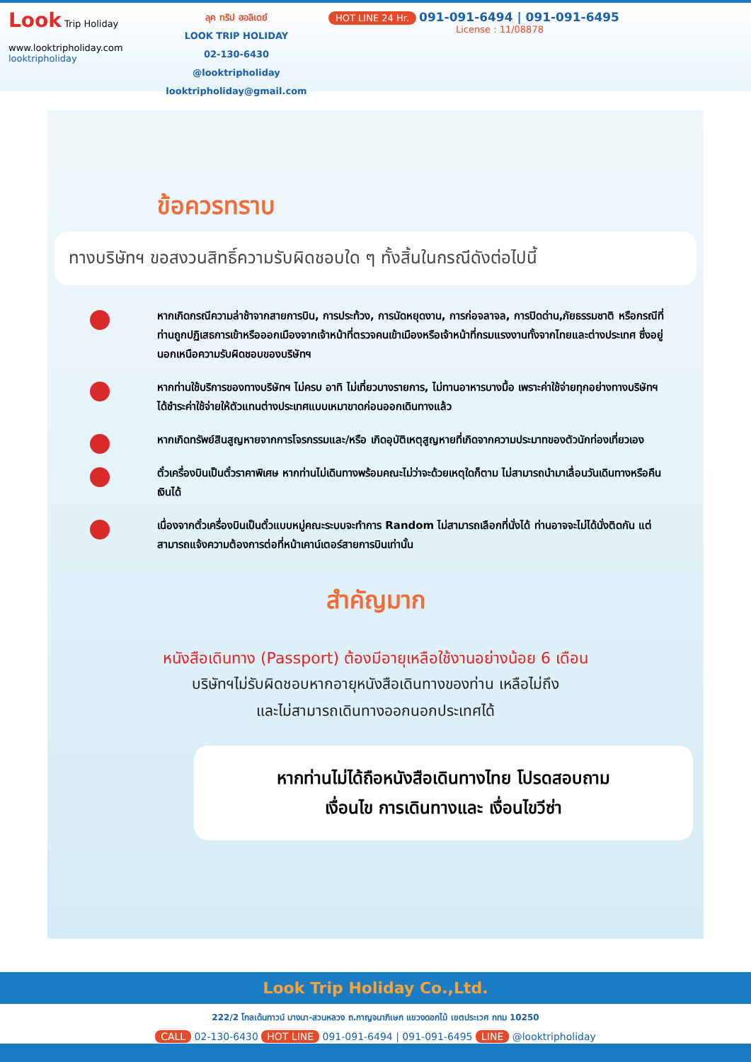Look Trip Holiday
www.looktripholiday.com
looktripholiday
ลุค ทริป ฮอลิเดย์
LOOK TRIP HOLIDAY
02-130-6430
@looktripholiday looktripholiday@gmail.com
HOT LINE 24 Hr. 091-091-6494 | 091-091-6495
License : 11/08878
ข้อควรทราบ
ทางบริษัทฯ ขอสงวนสิทธิ์ความรับผิดชอบใด ๆ ทั้งสิ้นในกรณีดังต่อไปนี้
หากเกิดกรณีความล่าช้าจากสายการบิน, การประท้วง, การนัดหยุดงาน, การก่อจลาจล, การปิดด่าน,ภัยธรรมชาติ หรือกรณีที่ท่านถูกปฏิเสธการเข้าหรือออกเมืองจากเจ้าหน้าที่ตรวจคนเข้าเมืองหรือเจ้าหน้าที่กรมแรงงานทั้งจากไทยและต่างประเทศ ซึ่งอยู่นอกเหนือความรับผิดชอบของบริษัทฯ
หากท่านใช้บริการของทางบริษัทฯ ไม่ครบ อาทิ ไม่เที่ยวบางรายการ, ไม่ทานอาหารบางมื้อ เพราะค่าใช้จ่ายทุกอย่างทางบริษัทฯ ได้ชำระค่าใช้จ่ายให้ตัวแทนต่างประเทศแบบเหมาขาดก่อนออกเดินทางแล้ว
หากเกิดทรัพย์สินสูญหายจากการโจรกรรมและ/หรือ เกิดอุบัติเหตุสูญหายที่เกิดจากความประมาทของตัวนักท่องเที่ยวเอง
ตั๋วเครื่องบินเป็นตั๋วราคาพิเศษ หากท่านไม่เดินทางพร้อมคณะไม่ว่าจะด้วยเหตุใดก็ตาม ไม่สามารถนำมาเลื่อนวันเดินทางหรือคืนเงินได้
เนื่องจากตั๋วเครื่องบินเป็นตั๋วแบบหมู่คณะระบบจะทำการ Random ไม่สามารถเลือกที่นั่งได้ ท่านอาจจะไม่ได้นั่งติดกัน แต่สามารถแจ้งความต้องการต่อที่หน้าเคาน์เตอร์สายการบินเท่านั้น
สำคัญมาก
หนังสือเดินทาง (Passport) ต้องมีอายุเหลือใช้งานอย่างน้อย 6 เดือน
บริษัทฯไม่รับผิดชอบหากอายุหนังสือเดินทางของท่าน เหลือไม่ถึง
และไม่สามารถเดินทางออกนอกประเทศได้
หากท่านไม่ได้ถือหนังสือเดินทางไทย โปรดสอบถาม
เงื่อนไข การเดินทางและ เงื่อนไขวีซ่า
Look Trip Holiday Co.,Ltd.
222/2 โกลเด้นทาวน์ บางนา-สวนหลวง ถ.กาญจนาภิเษก แขวงดอกไม้ เขตประเวศ กทม 10250
CALL 02-130-6430 HOT LINE 091-091-6494 | 091-091-6495 LINE @looktripholiday